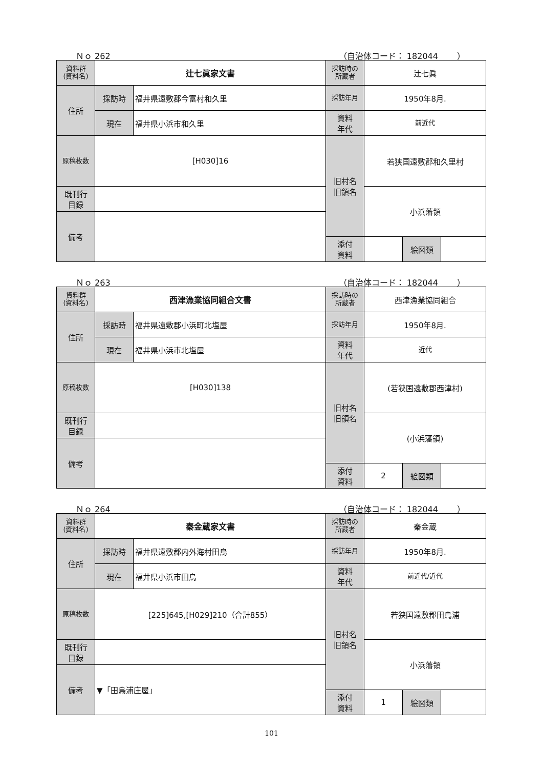Ｎｏ 262 （自治体コード： 182044 　　）
| 資料群 (資料名) | 辻七眞家文書 | | 採訪時の 所蔵者 | 辻七眞 | | |
| 住所 | 採訪時 | 福井県遠敷郡今富村和久里 | 採訪年月 | 1950年8月. | | |
| | 現在 | 福井県小浜市和久里 | 資料 年代 | 前近代 | | |
| 原稿枚数 | [H030]16 | | 旧村名 旧領名 | 若狭国遠敷郡和久里村 | | |
| 既刊行 目録 | | | | 小浜藩領 | | |
| 備考 | | | | | | |
| | | | 添付 資料 | | 絵図類 | |
Ｎｏ 263 （自治体コード： 182044 　　）
| 資料群 (資料名) | 西津漁業協同組合文書 | | 採訪時の 所蔵者 | 西津漁業協同組合 | | |
| 住所 | 採訪時 | 福井県遠敷郡小浜町北塩屋 | 採訪年月 | 1950年8月. | | |
| | 現在 | 福井県小浜市北塩屋 | 資料 年代 | 近代 | | |
| 原稿枚数 | [H030]138 | | 旧村名 旧領名 | (若狭国遠敷郡西津村) | | |
| 既刊行 目録 | | | | (小浜藩領) | | |
| 備考 | | | | | | |
| | | | 添付 資料 | 2 | 絵図類 | |
Ｎｏ 264 （自治体コード： 182044 　　）
| 資料群 (資料名) | 秦金蔵家文書 | | 採訪時の 所蔵者 | 秦金蔵 | | |
| 住所 | 採訪時 | 福井県遠敷郡内外海村田烏 | 採訪年月 | 1950年8月. | | |
| | 現在 | 福井県小浜市田烏 | 資料 年代 | 前近代/近代 | | |
| 原稿枚数 | [225]645,[H029]210（合計855） | | 旧村名 旧領名 | 若狭国遠敷郡田烏浦 | | |
| 既刊行 目録 | | | | 小浜藩領 | | |
| 備考 | ▼「田烏浦庄屋」 | | | | | |
| | | | 添付 資料 | 1 | 絵図類 | |
101